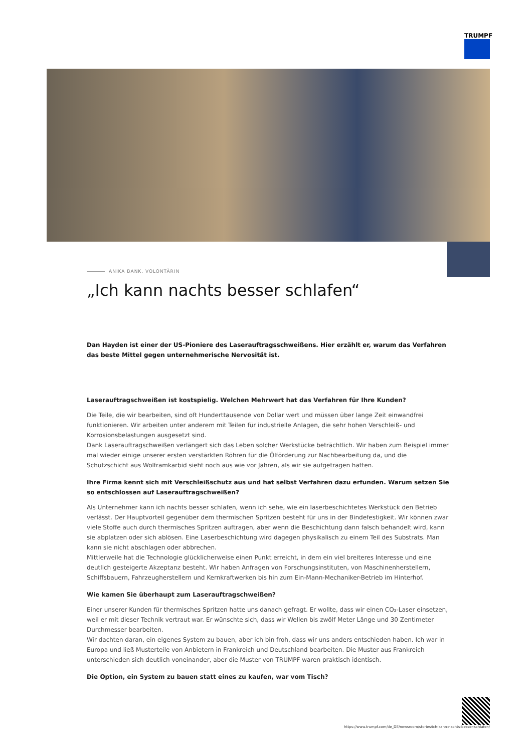TRUMPF
ANIKA BANK, VOLONTÄRIN
„Ich kann nachts besser schlafen“
Dan Hayden ist einer der US-Pioniere des Laserauftragsschweißens. Hier erzählt er, warum das Verfahren das beste Mittel gegen unternehmerische Nervosität ist.
Laserauftragschweißen ist kostspielig. Welchen Mehrwert hat das Verfahren für Ihre Kunden?
Die Teile, die wir bearbeiten, sind oft Hunderttausende von Dollar wert und müssen über lange Zeit einwandfrei funktionieren. Wir arbeiten unter anderem mit Teilen für industrielle Anlagen, die sehr hohen Verschleiß- und Korrosionsbelastungen ausgesetzt sind.
Dank Laserauftragschweißen verlängert sich das Leben solcher Werkstücke beträchtlich. Wir haben zum Beispiel immer mal wieder einige unserer ersten verstärkten Röhren für die Ölförderung zur Nachbearbeitung da, und die Schutzschicht aus Wolframkarbid sieht noch aus wie vor Jahren, als wir sie aufgetragen hatten.
Ihre Firma kennt sich mit Verschleißschutz aus und hat selbst Verfahren dazu erfunden. Warum setzen Sie so entschlossen auf Laserauftragschweißen?
Als Unternehmer kann ich nachts besser schlafen, wenn ich sehe, wie ein laserbeschichtetes Werkstück den Betrieb verlässt. Der Hauptvorteil gegenüber dem thermischen Spritzen besteht für uns in der Bindefestigkeit. Wir können zwar viele Stoffe auch durch thermisches Spritzen auftragen, aber wenn die Beschichtung dann falsch behandelt wird, kann sie abplatzen oder sich ablösen. Eine Laserbeschichtung wird dagegen physikalisch zu einem Teil des Substrats. Man kann sie nicht abschlagen oder abbrechen.
Mittlerweile hat die Technologie glücklicherweise einen Punkt erreicht, in dem ein viel breiteres Interesse und eine deutlich gesteigerte Akzeptanz besteht. Wir haben Anfragen von Forschungsinstituten, von Maschinenherstellern, Schiffsbauern, Fahrzeugherstellern und Kernkraftwerken bis hin zum Ein-Mann-Mechaniker-Betrieb im Hinterhof.
Wie kamen Sie überhaupt zum Laserauftragschweißen?
Einer unserer Kunden für thermisches Spritzen hatte uns danach gefragt. Er wollte, dass wir einen CO₂-Laser einsetzen, weil er mit dieser Technik vertraut war. Er wünschte sich, dass wir Wellen bis zwölf Meter Länge und 30 Zentimeter Durchmesser bearbeiten.
Wir dachten daran, ein eigenes System zu bauen, aber ich bin froh, dass wir uns anders entschieden haben. Ich war in Europa und ließ Musterteile von Anbietern in Frankreich und Deutschland bearbeiten. Die Muster aus Frankreich unterschieden sich deutlich voneinander, aber die Muster von TRUMPF waren praktisch identisch.
Die Option, ein System zu bauen statt eines zu kaufen, war vom Tisch?
https://www.trumpf.com/de_DE/newsroom/stories/ich-kann-nachts-besser-schlafen/